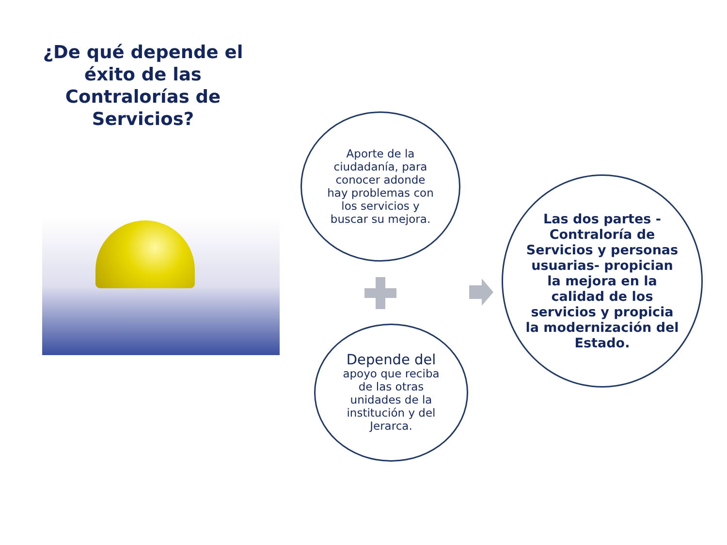¿De qué depende el éxito de las Contralorías de Servicios?
Aporte de la
ciudadanía, para
conocer adonde
hay problemas con
los servicios y
buscar su mejora.
Depende del
apoyo que reciba
de las otras
unidades de la
institución y del
Jerarca.
Las dos partes -
Contraloría de
Servicios y personas
usuarias- propician
la mejora en la
calidad de los
servicios y propicia
la modernización del
Estado.